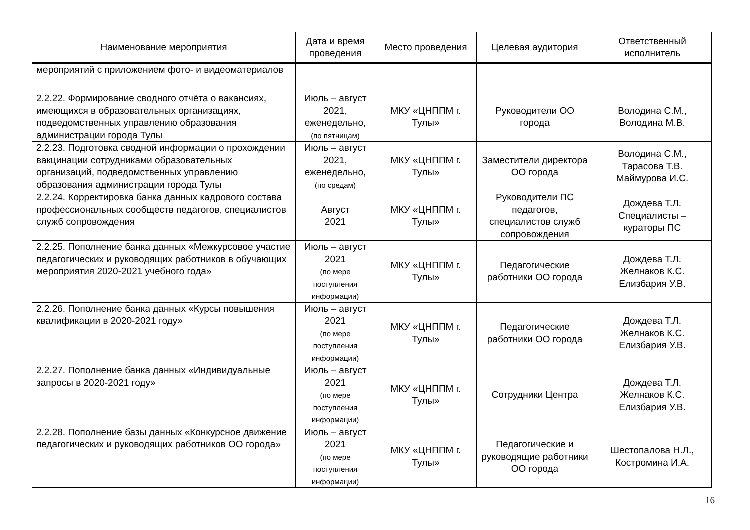| Наименование мероприятия | Дата и время проведения | Место проведения | Целевая аудитория | Ответственный исполнитель |
| --- | --- | --- | --- | --- |
| мероприятий с приложением фото- и видеоматериалов | | | | |
| 2.2.22. Формирование сводного отчёта о вакансиях, имеющихся в образовательных организациях, подведомственных управлению образования администрации города Тулы | Июль – август 2021, еженедельно, (по пятницам) | МКУ «ЦНППМ г. Тулы» | Руководители ОО города | Володина С.М., Володина М.В. |
| 2.2.23. Подготовка сводной информации о прохождении вакцинации сотрудниками образовательных организаций, подведомственных управлению образования администрации города Тулы | Июль – август 2021, еженедельно, (по средам) | МКУ «ЦНППМ г. Тулы» | Заместители директора ОО города | Володина С.М., Тарасова Т.В. Маймурова И.С. |
| 2.2.24. Корректировка банка данных кадрового состава профессиональных сообществ педагогов, специалистов служб сопровождения | Август 2021 | МКУ «ЦНППМ г. Тулы» | Руководители ПС педагогов, специалистов служб сопровождения | Дождева Т.Л. Специалисты – кураторы ПС |
| 2.2.25. Пополнение банка данных «Межкурсовое участие педагогических и руководящих работников в обучающих мероприятия 2020-2021 учебного года» | Июль – август 2021 (по мере поступления информации) | МКУ «ЦНППМ г. Тулы» | Педагогические работники ОО города | Дождева Т.Л. Желнаков К.С. Елизбария У.В. |
| 2.2.26. Пополнение банка данных «Курсы повышения квалификации в 2020-2021 году» | Июль – август 2021 (по мере поступления информации) | МКУ «ЦНППМ г. Тулы» | Педагогические работники ОО города | Дождева Т.Л. Желнаков К.С. Елизбария У.В. |
| 2.2.27. Пополнение банка данных «Индивидуальные запросы в 2020-2021 году» | Июль – август 2021 (по мере поступления информации) | МКУ «ЦНППМ г. Тулы» | Сотрудники Центра | Дождева Т.Л. Желнаков К.С. Елизбария У.В. |
| 2.2.28. Пополнение базы данных «Конкурсное движение педагогических и руководящих работников ОО города» | Июль – август 2021 (по мере поступления информации) | МКУ «ЦНППМ г. Тулы» | Педагогические и руководящие работники ОО города | Шестопалова Н.Л., Костромина И.А. |
16